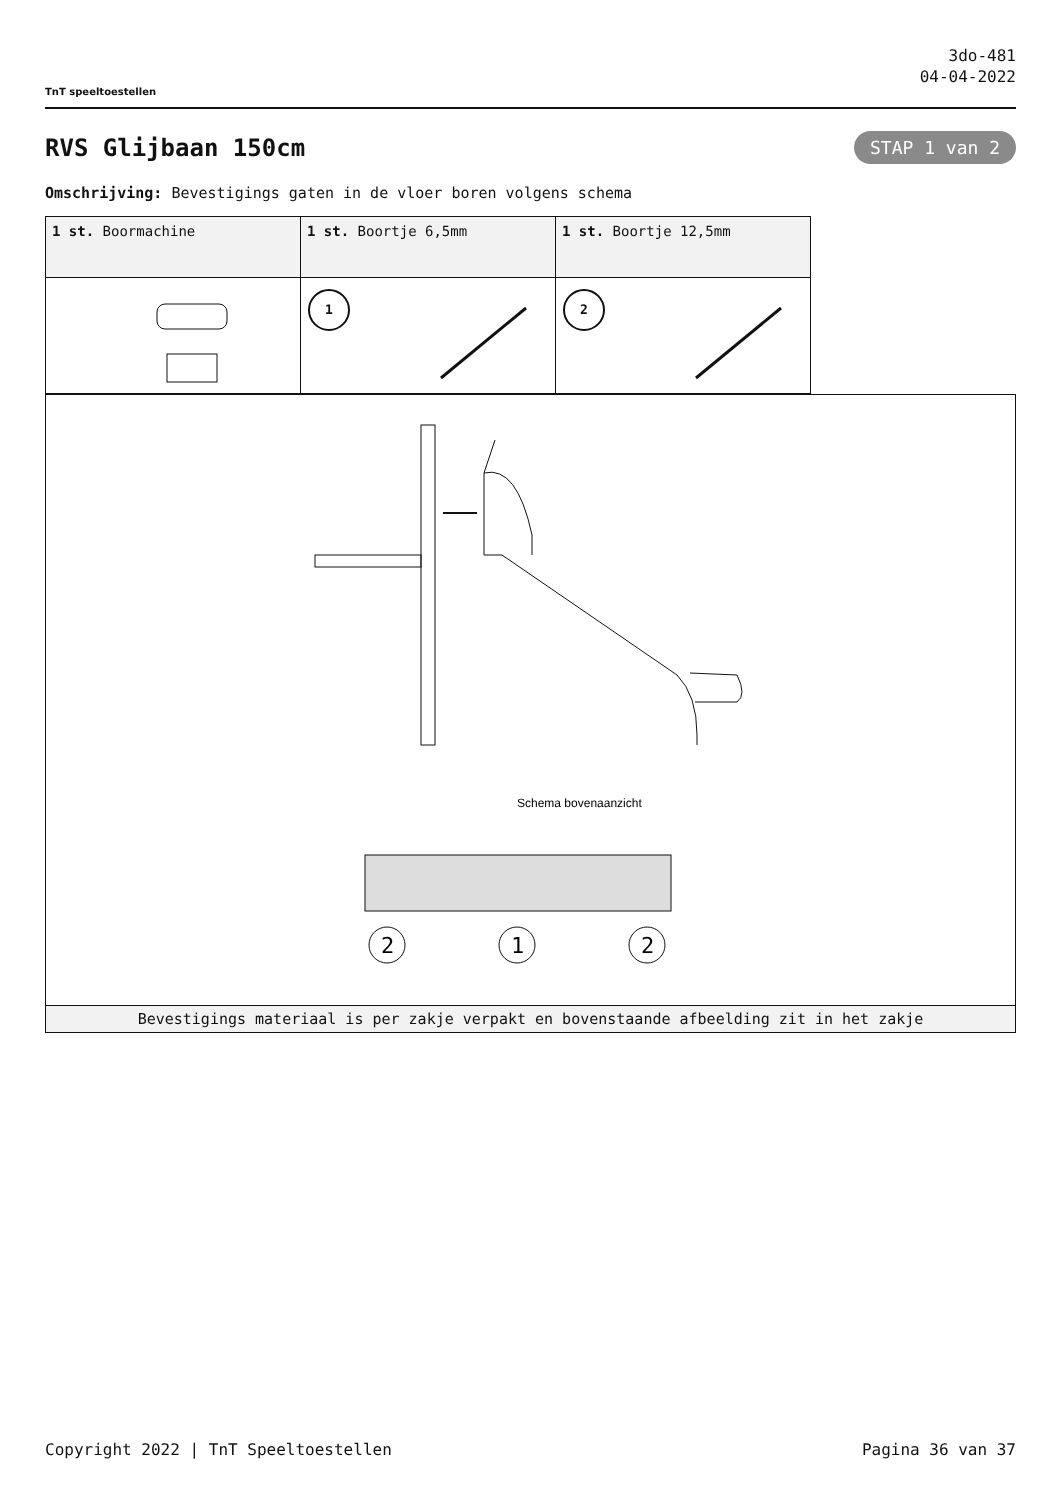TnT speeltoestellen
3do-481
04-04-2022
RVS Glijbaan 150cm
STAP 1 van 2
Omschrijving: Bevestigings gaten in de vloer boren volgens schema
| 1 st. Boormachine | 1 st. Boortje 6,5mm | 1 st. Boortje 12,5mm |
| | 1 | 2 |
Schema bovenaanzicht
2
1
2
Bevestigings materiaal is per zakje verpakt en bovenstaande afbeelding zit in het zakje
Copyright 2022 | TnT Speeltoestellen Pagina 36 van 37